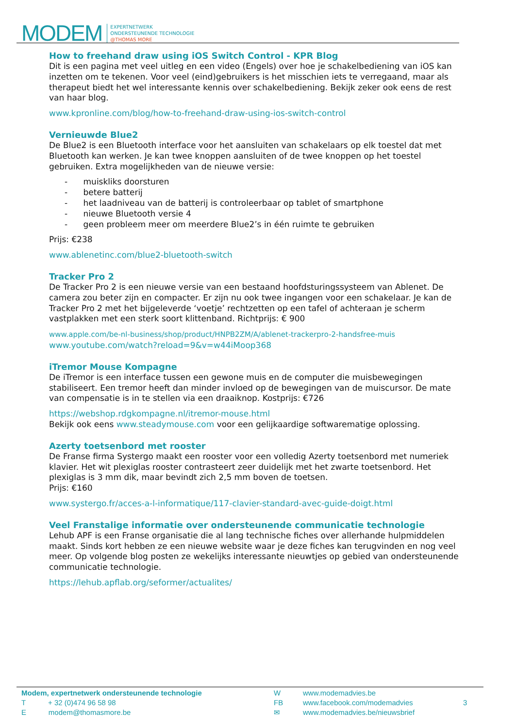MODEM EXPERTNETWERK
ONDERSTEUNENDE TECHNOLOGIE
@THOMAS MORE
How to freehand draw using iOS Switch Control - KPR Blog
Dit is een pagina met veel uitleg en een video (Engels) over hoe je schakelbediening van iOS kan inzetten om te tekenen. Voor veel (eind)gebruikers is het misschien iets te verregaand, maar als therapeut biedt het wel interessante kennis over schakelbediening. Bekijk zeker ook eens de rest van haar blog.
www.kpronline.com/blog/how-to-freehand-draw-using-ios-switch-control
Vernieuwde Blue2
De Blue2 is een Bluetooth interface voor het aansluiten van schakelaars op elk toestel dat met Bluetooth kan werken. Je kan twee knoppen aansluiten of de twee knoppen op het toestel gebruiken. Extra mogelijkheden van de nieuwe versie:
- muiskliks doorsturen
- betere batterij
- het laadniveau van de batterij is controleerbaar op tablet of smartphone
- nieuwe Bluetooth versie 4
- geen probleem meer om meerdere Blue2’s in één ruimte te gebruiken
Prijs: €238
www.ablenetinc.com/blue2-bluetooth-switch
Tracker Pro 2
De Tracker Pro 2 is een nieuwe versie van een bestaand hoofdsturingssysteem van Ablenet. De camera zou beter zijn en compacter. Er zijn nu ook twee ingangen voor een schakelaar. Je kan de Tracker Pro 2 met het bijgeleverde ‘voetje’ rechtzetten op een tafel of achteraan je scherm vastplakken met een sterk soort klittenband. Richtprijs: € 900
www.apple.com/be-nl-business/shop/product/HNPB2ZM/A/ablenet-trackerpro-2-handsfree-muis
www.youtube.com/watch?reload=9&v=w44iMoop368
iTremor Mouse Kompagne
De iTremor is een interface tussen een gewone muis en de computer die muisbewegingen stabiliseert. Een tremor heeft dan minder invloed op de bewegingen van de muiscursor. De mate van compensatie is in te stellen via een draaiknop. Kostprijs: €726
https://webshop.rdgkompagne.nl/itremor-mouse.html
Bekijk ook eens www.steadymouse.com voor een gelijkaardige softwarematige oplossing.
Azerty toetsenbord met rooster
De Franse firma Systergo maakt een rooster voor een volledig Azerty toetsenbord met numeriek klavier. Het wit plexiglas rooster contrasteert zeer duidelijk met het zwarte toetsenbord. Het plexiglas is 3 mm dik, maar bevindt zich 2,5 mm boven de toetsen.
Prijs: €160
www.systergo.fr/acces-a-l-informatique/117-clavier-standard-avec-guide-doigt.html
Veel Franstalige informatie over ondersteunende communicatie technologie
Lehub APF is een Franse organisatie die al lang technische fiches over allerhande hulpmiddelen maakt. Sinds kort hebben ze een nieuwe website waar je deze fiches kan terugvinden en nog veel meer. Op volgende blog posten ze wekelijks interessante nieuwtjes op gebied van ondersteunende communicatie technologie.
https://lehub.apflab.org/seformer/actualites/
Modem, expertnetwerk ondersteunende technologie
T + 32 (0)474 96 58 98
E modem@thomasmore.be
W
FB
✉
www.modemadvies.be
www.facebook.com/modemadvies
www.modemadvies.be/nieuwsbrief
3